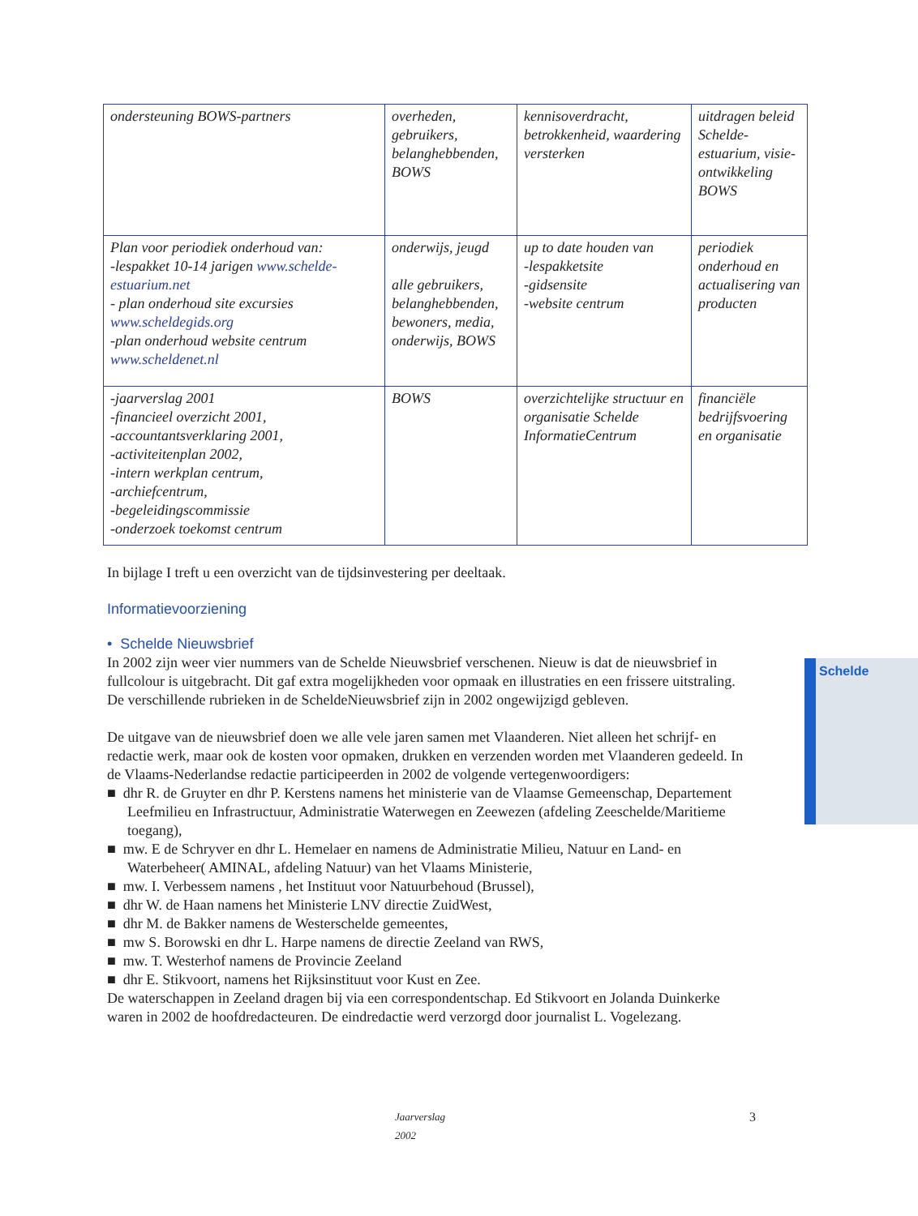| ondersteuning BOWS-partners | overheden, gebruikers, belanghebbenden, BOWS | kennisoverdracht, betrokkenheid, waardering versterken | uitdragen beleid Schelde-estuarium, visie-ontwikkeling BOWS |
| Plan voor periodiek onderhoud van: -lespakket 10-14 jarigen www.schelde-estuarium.net - plan onderhoud site excursies www.scheldegids.org -plan onderhoud website centrum www.scheldenet.nl | onderwijs, jeugd alle gebruikers, belanghebbenden, bewoners, media, onderwijs, BOWS | up to date houden van -lespakketsite -gidsensite -website centrum | periodiek onderhoud en actualisering van producten |
| -jaarverslag 2001 -financieel overzicht 2001, -accountantsverklaring 2001, -activiteitenplan 2002, -intern werkplan centrum, -archiefcentrum, -begeleidingscommissie -onderzoek toekomst centrum | BOWS | overzichtelijke structuur en organisatie Schelde InformatieCentrum | financiële bedrijfsvoering en organisatie |
In bijlage I treft u een overzicht van de tijdsinvestering per deeltaak.
Informatievoorziening
• Schelde Nieuwsbrief
Schelde
In 2002 zijn weer vier nummers van de Schelde Nieuwsbrief verschenen. Nieuw is dat de nieuwsbrief in fullcolour is uitgebracht. Dit gaf extra mogelijkheden voor opmaak en illustraties en een frissere uitstraling. De verschillende rubrieken in de ScheldeNieuwsbrief zijn in 2002 ongewijzigd gebleven.
De uitgave van de nieuwsbrief doen we alle vele jaren samen met Vlaanderen. Niet alleen het schrijf- en redactie werk, maar ook de kosten voor opmaken, drukken en verzenden worden met Vlaanderen gedeeld. In de Vlaams-Nederlandse redactie participeerden in 2002 de volgende vertegenwoordigers:
■ dhr R. de Gruyter en dhr P. Kerstens namens het ministerie van de Vlaamse Gemeenschap, Departement Leefmilieu en Infrastructuur, Administratie Waterwegen en Zeewezen (afdeling Zeeschelde/Maritieme toegang),
■ mw. E de Schryver en dhr L. Hemelaer en namens de Administratie Milieu, Natuur en Land- en Waterbeheer( AMINAL, afdeling Natuur) van het Vlaams Ministerie,
■ mw. I. Verbessem namens , het Instituut voor Natuurbehoud (Brussel),
■ dhr W. de Haan namens het Ministerie LNV directie ZuidWest,
■ dhr M. de Bakker namens de Westerschelde gemeentes,
■ mw S. Borowski en dhr L. Harpe namens de directie Zeeland van RWS,
■ mw. T. Westerhof namens de Provincie Zeeland
■ dhr E. Stikvoort, namens het Rijksinstituut voor Kust en Zee.
De waterschappen in Zeeland dragen bij via een correspondentschap. Ed Stikvoort en Jolanda Duinkerke waren in 2002 de hoofdredacteuren. De eindredactie werd verzorgd door journalist L. Vogelezang.
Jaarverslag 2002 3